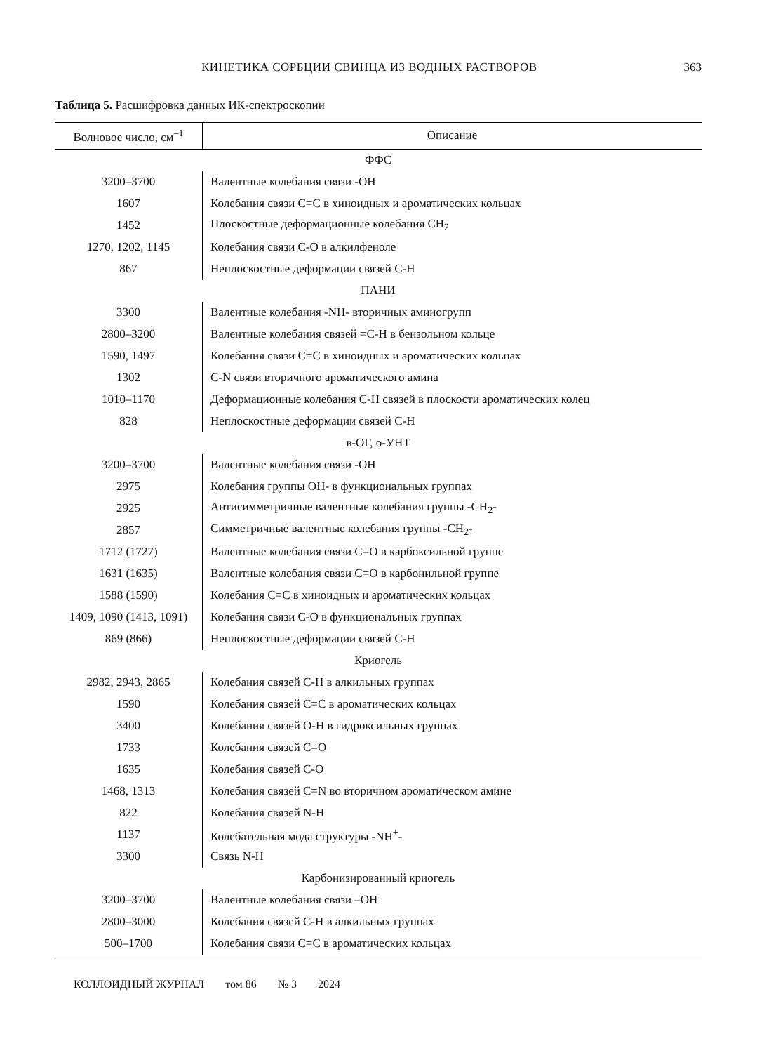КИНЕТИКА СОРБЦИИ СВИНЦА ИЗ ВОДНЫХ РАСТВОРОВ
363
Таблица 5. Расшифровка данных ИК-спектроскопии
| Волновое число, см<sup>–1</sup> | Описание |
| --- | --- |
| ФФС | |
| 3200–3700 | Валентные колебания связи -ОН |
| 1607 | Колебания связи С=С в хиноидных и ароматических кольцах |
| 1452 | Плоскостные деформационные колебания CH<sub>2</sub> |
| 1270, 1202, 1145 | Колебания связи С-О в алкилфеноле |
| 867 | Неплоскостные деформации связей С-Н |
| ПАНИ | |
| 3300 | Валентные колебания -NH- вторичных аминогрупп |
| 2800–3200 | Валентные колебания связей =С-Н в бензольном кольце |
| 1590, 1497 | Колебания связи С=С в хиноидных и ароматических кольцах |
| 1302 | C-N связи вторичного ароматического амина |
| 1010–1170 | Деформационные колебания С-Н связей в плоскости ароматических колец |
| 828 | Неплоскостные деформации связей С-Н |
| в-ОГ, о-УНТ | |
| 3200–3700 | Валентные колебания связи -ОН |
| 2975 | Колебания группы ОН- в функциональных группах |
| 2925 | Антисимметричные валентные колебания группы -CH<sub>2</sub>- |
| 2857 | Симметричные валентные колебания группы -CH<sub>2</sub>- |
| 1712 (1727) | Валентные колебания связи С=О в карбоксильной группе |
| 1631 (1635) | Валентные колебания связи С=О в карбонильной группе |
| 1588 (1590) | Колебания С=С в хиноидных и ароматических кольцах |
| 1409, 1090 (1413, 1091) | Колебания связи С-О в функциональных группах |
| 869 (866) | Неплоскостные деформации связей С-Н |
| Криогель | |
| 2982, 2943, 2865 | Колебания связей С-Н в алкильных группах |
| 1590 | Колебания связей С=С в ароматических кольцах |
| 3400 | Колебания связей О-Н в гидроксильных группах |
| 1733 | Колебания связей С=О |
| 1635 | Колебания связей С-О |
| 1468, 1313 | Колебания связей C=N во вторичном ароматическом амине |
| 822 | Колебания связей N-H |
| 1137 | Колебательная мода структуры -NH<sup>+</sup>- |
| 3300 | Связь N-H |
| Карбонизированный криогель | |
| 3200–3700 | Валентные колебания связи –ОН |
| 2800–3000 | Колебания связей С-Н в алкильных группах |
| 500–1700 | Колебания связи С=С в ароматических кольцах |
КОЛЛОИДНЫЙ ЖУРНАЛ том 86 № 3 2024